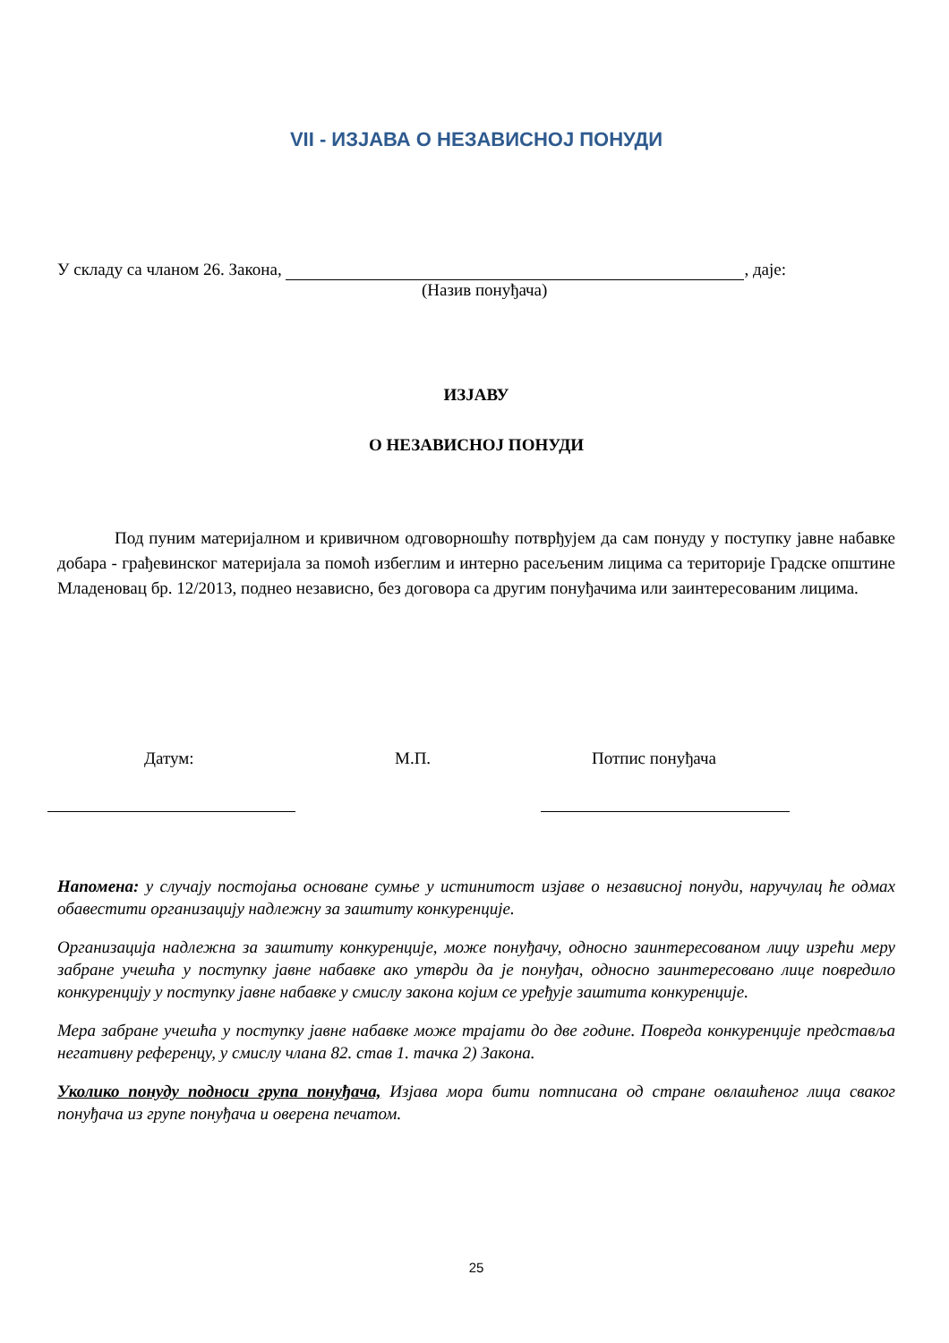VII - ИЗЈАВА О НЕЗАВИСНОЈ ПОНУДИ
У складу са чланом 26. Закона, , даје:
(Назив понуђача)
ИЗЈАВУ
О НЕЗАВИСНОЈ ПОНУДИ
Под пуним материјалном и кривичном одговорношћу потврђујем да сам понуду у поступку јавне набавке добара - грађевинског материјала за помоћ избеглим и интерно расељеним лицима са територије Градске општине Младеновац бр. 12/2013, поднео независно, без договора са другим понуђачима или заинтересованим лицима.
Датум: М.П. Потпис понуђача
Напомена: у случају постојања основане сумње у истинитост изјаве о независној понуди, наручулац ће одмах обавестити организацију надлежну за заштиту конкуренције.
Организација надлежна за заштиту конкуренције, може понуђачу, односно заинтересованом лицу изрећи меру забране учешћа у поступку јавне набавке ако утврди да је понуђач, односно заинтересовано лице повредило конкуренцију у поступку јавне набавке у смислу закона којим се уређује заштита конкуренције.
Мера забране учешћа у поступку јавне набавке може трајати до две године. Повреда конкуренције представља негативну референцу, у смислу члана 82. став 1. тачка 2) Закона.
Уколико понуду подноси група понуђача, Изјава мора бити потписана од стране овлашћеног лица сваког понуђача из групе понуђача и оверена печатом.
25